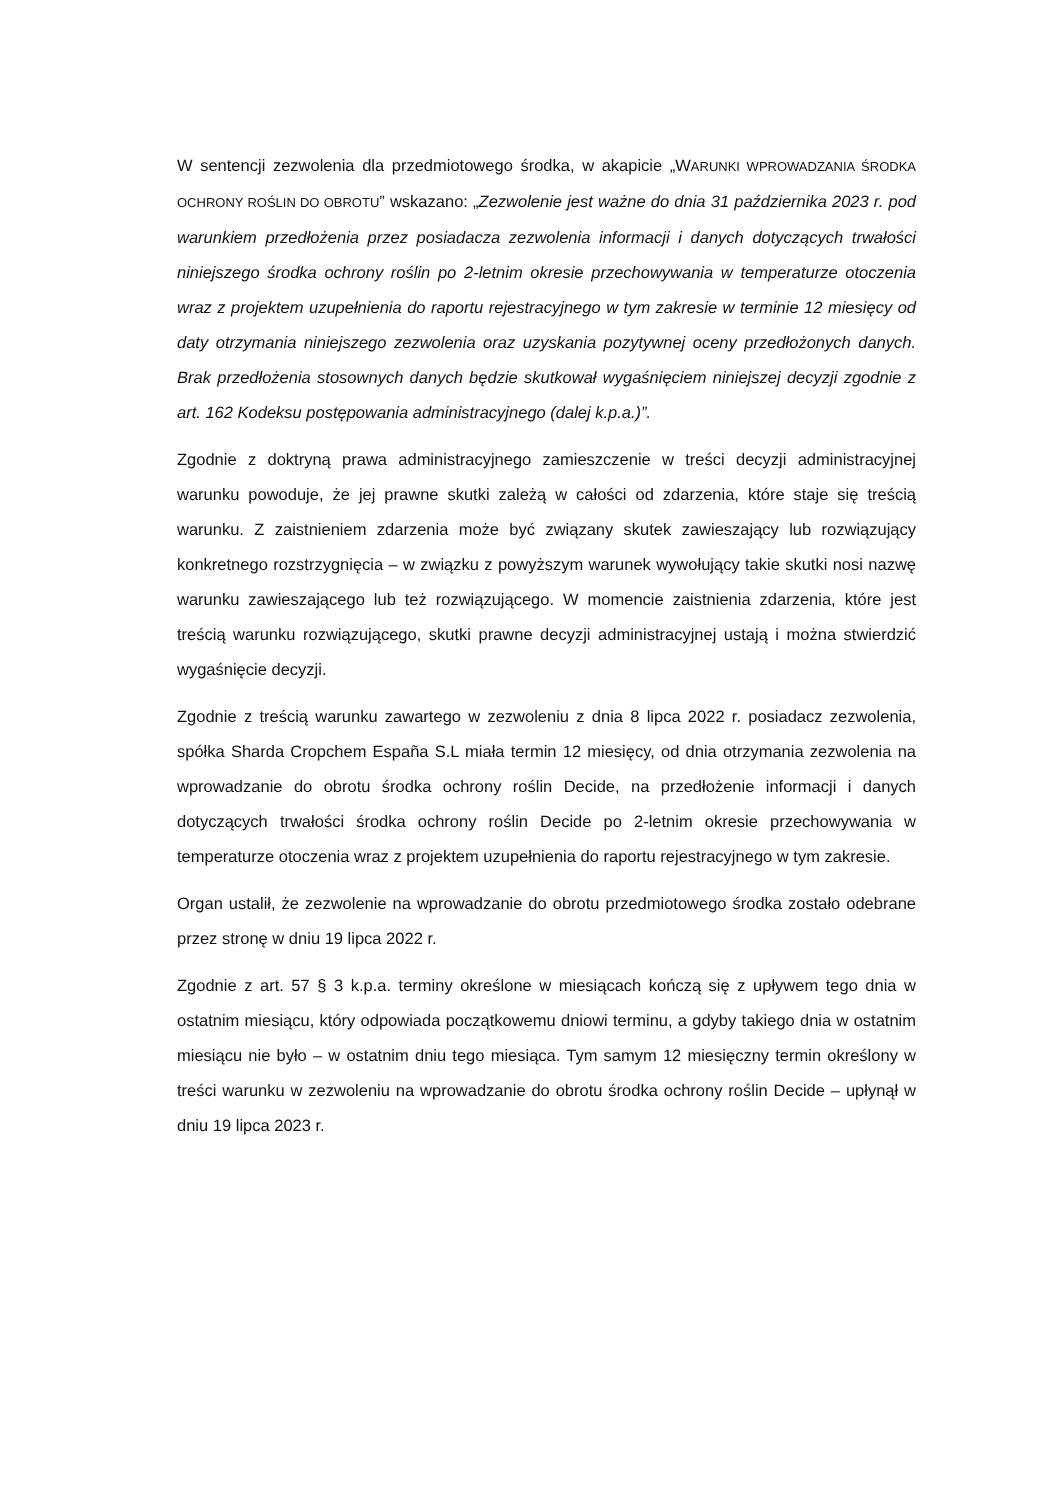W sentencji zezwolenia dla przedmiotowego środka, w akapicie „WARUNKI WPROWADZANIA ŚRODKA OCHRONY ROŚLIN DO OBROTU” wskazano: „Zezwolenie jest ważne do dnia 31 października 2023 r. pod warunkiem przedłożenia przez posiadacza zezwolenia informacji i danych dotyczących trwałości niniejszego środka ochrony roślin po 2-letnim okresie przechowywania w temperaturze otoczenia wraz z projektem uzupełnienia do raportu rejestracyjnego w tym zakresie w terminie 12 miesięcy od daty otrzymania niniejszego zezwolenia oraz uzyskania pozytywnej oceny przedłożonych danych. Brak przedłożenia stosownych danych będzie skutkował wygaśnięciem niniejszej decyzji zgodnie z art. 162 Kodeksu postępowania administracyjnego (dalej k.p.a.)”.
Zgodnie z doktryną prawa administracyjnego zamieszczenie w treści decyzji administracyjnej warunku powoduje, że jej prawne skutki zależą w całości od zdarzenia, które staje się treścią warunku. Z zaistnieniem zdarzenia może być związany skutek zawieszający lub rozwiązujący konkretnego rozstrzygnięcia – w związku z powyższym warunek wywołujący takie skutki nosi nazwę warunku zawieszającego lub też rozwiązującego. W momencie zaistnienia zdarzenia, które jest treścią warunku rozwiązującego, skutki prawne decyzji administracyjnej ustają i można stwierdzić wygaśnięcie decyzji.
Zgodnie z treścią warunku zawartego w zezwoleniu z dnia 8 lipca 2022 r. posiadacz zezwolenia, spółka Sharda Cropchem España S.L miała termin 12 miesięcy, od dnia otrzymania zezwolenia na wprowadzanie do obrotu środka ochrony roślin Decide, na przedłożenie informacji i danych dotyczących trwałości środka ochrony roślin Decide po 2-letnim okresie przechowywania w temperaturze otoczenia wraz z projektem uzupełnienia do raportu rejestracyjnego w tym zakresie.
Organ ustalił, że zezwolenie na wprowadzanie do obrotu przedmiotowego środka zostało odebrane przez stronę w dniu 19 lipca 2022 r.
Zgodnie z art. 57 § 3 k.p.a. terminy określone w miesiącach kończą się z upływem tego dnia w ostatnim miesiącu, który odpowiada początkowemu dniowi terminu, a gdyby takiego dnia w ostatnim miesiącu nie było – w ostatnim dniu tego miesiąca. Tym samym 12 miesięczny termin określony w treści warunku w zezwoleniu na wprowadzanie do obrotu środka ochrony roślin Decide – upłynął w dniu 19 lipca 2023 r.